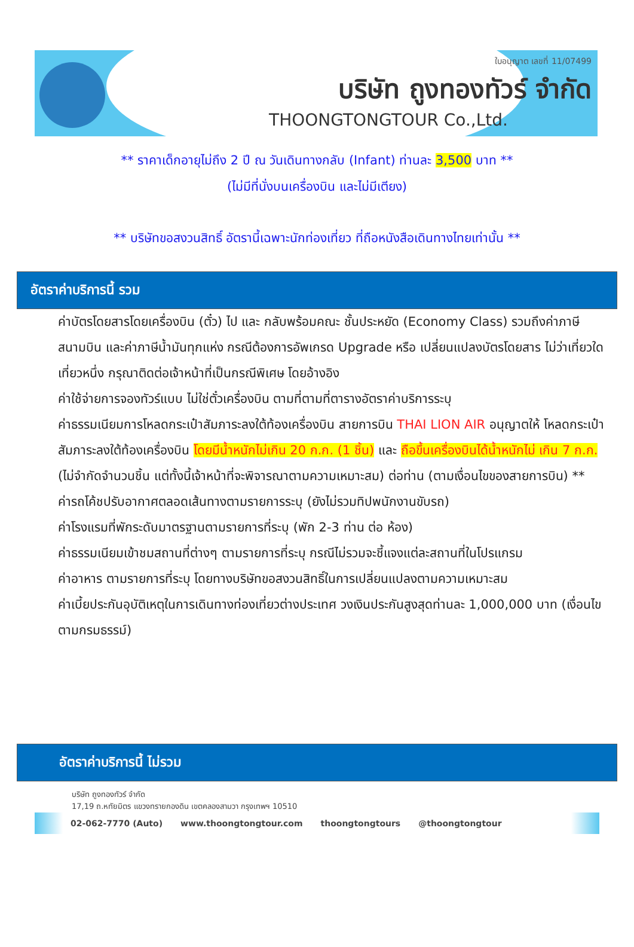ใบอนุญาต เลขที่ 11/07499
บริษัท ถูงทองทัวร์ จำกัด
THOONGTONGTOUR Co.,Ltd.
** ราคาเด็กอายุไม่ถึง 2 ปี ณ วันเดินทางกลับ (Infant) ท่านละ 3,500 บาท **
(ไม่มีที่นั่งบนเครื่องบิน และไม่มีเตียง)
** บริษัทขอสงวนสิทธิ์ อัตรานี้เฉพาะนักท่องเที่ยว ที่ถือหนังสือเดินทางไทยเท่านั้น **
อัตราค่าบริการนี้ รวม
ค่าบัตรโดยสารโดยเครื่องบิน (ตั๋ว) ไป และ กลับพร้อมคณะ ชั้นประหยัด (Economy Class) รวมถึงค่าภาษีสนามบิน และค่าภาษีน้ำมันทุกแห่ง กรณีต้องการอัพเกรด Upgrade หรือ เปลี่ยนแปลงบัตรโดยสาร ไม่ว่าเที่ยวใด เที่ยวหนึ่ง กรุณาติดต่อเจ้าหน้าที่เป็นกรณีพิเศษ โดยอ้างอิง
ค่าใช้จ่ายการจองทัวร์แบบ ไม่ใช่ตั๋วเครื่องบิน ตามที่ตามที่ตารางอัตราค่าบริการระบุ
ค่าธรรมเนียมการโหลดกระเป๋าสัมภาระลงใต้ท้องเครื่องบิน สายการบิน THAI LION AIR อนุญาตให้ โหลดกระเป๋าสัมภาระลงใต้ท้องเครื่องบิน โดยมีน้ำหนักไม่เกิน 20 ก.ก. (1 ชิ้น) และ ถือขึ้นเครื่องบินได้น้ำหนักไม่ เกิน 7 ก.ก. (ไม่จำกัดจำนวนชิ้น แต่ทั้งนี้เจ้าหน้าที่จะพิจารณาตามความเหมาะสม) ต่อท่าน (ตามเงื่อนไขของสายการบิน) **
ค่ารถโค้ชปรับอากาศตลอดเส้นทางตามรายการระบุ (ยังไม่รวมทิปพนักงานขับรถ)
ค่าโรงแรมที่พักระดับมาตรฐานตามรายการที่ระบุ (พัก 2-3 ท่าน ต่อ ห้อง)
ค่าธรรมเนียมเข้าชมสถานที่ต่างๆ ตามรายการที่ระบุ กรณีไม่รวมจะชี้แจงแต่ละสถานที่ในโปรแกรม
ค่าอาหาร ตามรายการที่ระบุ โดยทางบริษัทขอสงวนสิทธิ์ในการเปลี่ยนแปลงตามความเหมาะสม
ค่าเบี้ยประกันอุบัติเหตุในการเดินทางท่องเที่ยวต่างประเทศ วงเงินประกันสูงสุดท่านละ 1,000,000 บาท (เงื่อนไขตามกรมธรรม์)
อัตราค่าบริการนี้ ไม่รวม
บริษัท ถูงทองทัวร์ จำกัด
17,19 ถ.หทัยมิตร แขวงทรายกองดิน เขตคลองสามวา กรุงเทพฯ 10510
02-062-7770 (Auto) www.thoongtongtour.com thoongtongtours @thoongtongtour